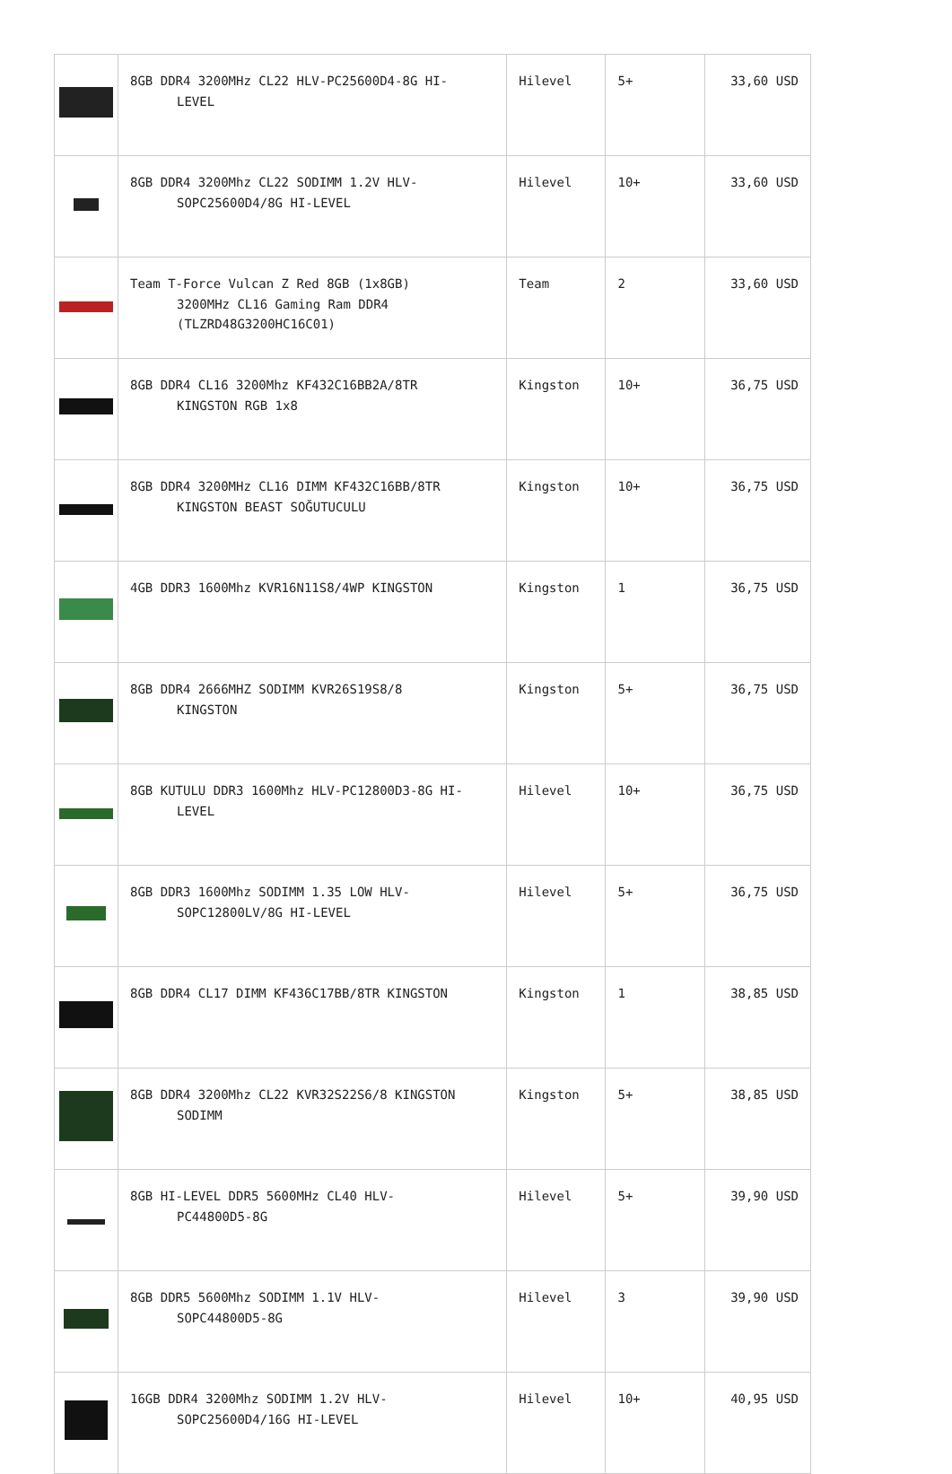| | 8GB DDR4 3200MHz CL22 HLV-PC25600D4-8G HI- LEVEL | Hilevel | 5+ | 33,60 USD |
| | 8GB DDR4 3200Mhz CL22 SODIMM 1.2V HLV- SOPC25600D4/8G HI-LEVEL | Hilevel | 10+ | 33,60 USD |
| | Team T-Force Vulcan Z Red 8GB (1x8GB) 3200MHz CL16 Gaming Ram DDR4 (TLZRD48G3200HC16C01) | Team | 2 | 33,60 USD |
| | 8GB DDR4 CL16 3200Mhz KF432C16BB2A/8TR KINGSTON RGB 1x8 | Kingston | 10+ | 36,75 USD |
| | 8GB DDR4 3200MHz CL16 DIMM KF432C16BB/8TR KINGSTON BEAST SOĞUTUCULU | Kingston | 10+ | 36,75 USD |
| | 4GB DDR3 1600Mhz KVR16N11S8/4WP KINGSTON | Kingston | 1 | 36,75 USD |
| | 8GB DDR4 2666MHZ SODIMM KVR26S19S8/8 KINGSTON | Kingston | 5+ | 36,75 USD |
| | 8GB KUTULU DDR3 1600Mhz HLV-PC12800D3-8G HI- LEVEL | Hilevel | 10+ | 36,75 USD |
| | 8GB DDR3 1600Mhz SODIMM 1.35 LOW HLV- SOPC12800LV/8G HI-LEVEL | Hilevel | 5+ | 36,75 USD |
| | 8GB DDR4 CL17 DIMM KF436C17BB/8TR KINGSTON | Kingston | 1 | 38,85 USD |
| | 8GB DDR4 3200Mhz CL22 KVR32S22S6/8 KINGSTON SODIMM | Kingston | 5+ | 38,85 USD |
| | 8GB HI-LEVEL DDR5 5600MHz CL40 HLV- PC44800D5-8G | Hilevel | 5+ | 39,90 USD |
| | 8GB DDR5 5600Mhz SODIMM 1.1V HLV- SOPC44800D5-8G | Hilevel | 3 | 39,90 USD |
| | 16GB DDR4 3200Mhz SODIMM 1.2V HLV- SOPC25600D4/16G HI-LEVEL | Hilevel | 10+ | 40,95 USD |